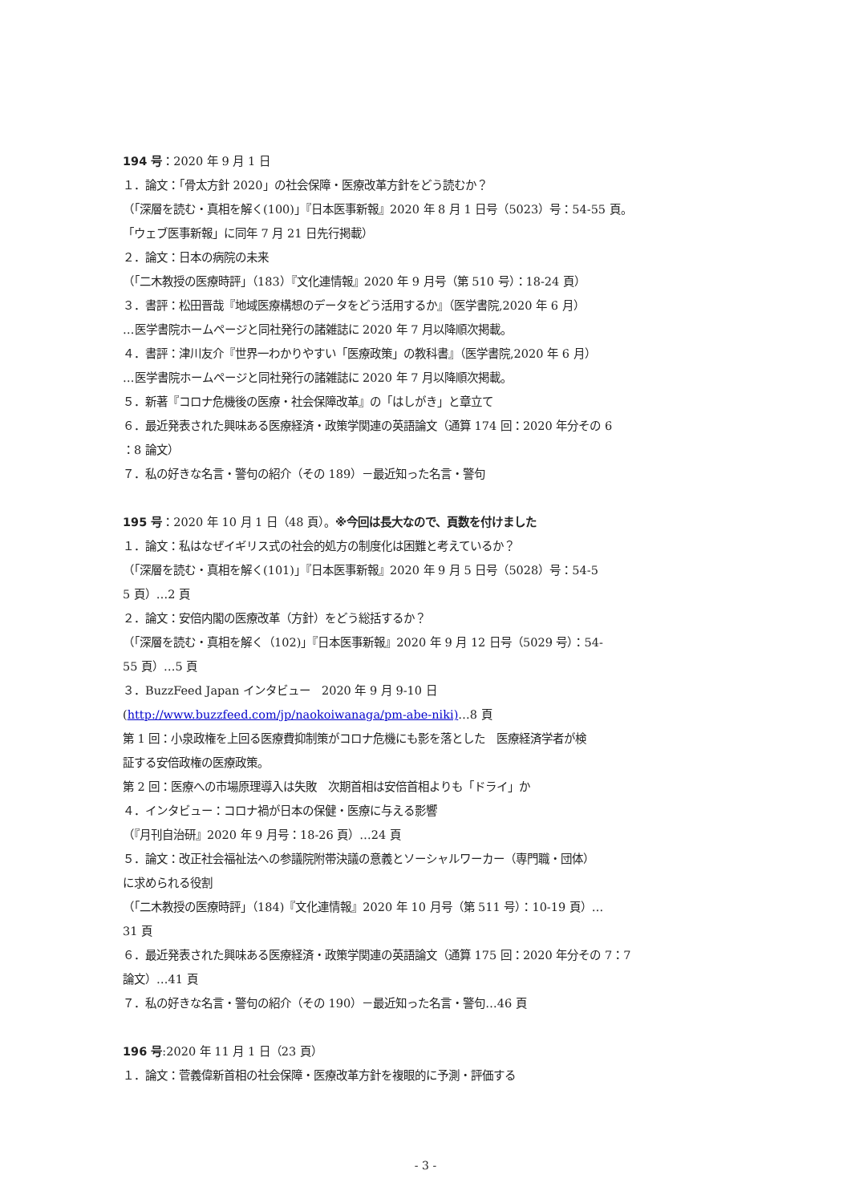194 号：2020 年 9 月 1 日
１．論文：「骨太方針 2020」の社会保障・医療改革方針をどう読むか？
（「深層を読む・真相を解く(100)」『日本医事新報』2020 年 8 月 1 日号（5023）号：54-55 頁。
「ウェブ医事新報」に同年 7 月 21 日先行掲載）
２．論文：日本の病院の未来
（「二木教授の医療時評」（183）『文化連情報』2020 年 9 月号（第 510 号）：18-24 頁）
３．書評：松田晋哉『地域医療構想のデータをどう活用するか』（医学書院,2020 年 6 月）
…医学書院ホームページと同社発行の諸雑誌に 2020 年 7 月以降順次掲載。
４．書評：津川友介『世界一わかりやすい「医療政策」の教科書』（医学書院,2020 年 6 月）
…医学書院ホームページと同社発行の諸雑誌に 2020 年 7 月以降順次掲載。
５．新著『コロナ危機後の医療・社会保障改革』の「はしがき」と章立て
６．最近発表された興味ある医療経済・政策学関連の英語論文（通算 174 回：2020 年分その 6
：8 論文）
７．私の好きな名言・警句の紹介（その 189）－最近知った名言・警句
195 号：2020 年 10 月 1 日（48 頁）。※今回は長大なので、頁数を付けました
１．論文：私はなぜイギリス式の社会的処方の制度化は困難と考えているか？
（「深層を読む・真相を解く(101)」『日本医事新報』2020 年 9 月 5 日号（5028）号：54-5
5 頁）…2 頁
２．論文：安倍内閣の医療改革（方針）をどう総括するか？
（「深層を読む・真相を解く（102)」『日本医事新報』2020 年 9 月 12 日号（5029 号）：54-
55 頁）…5 頁
３．BuzzFeed Japan インタビュー　2020 年 9 月 9-10 日
(http://www.buzzfeed.com/jp/naokoiwanaga/pm-abe-niki)…8 頁
第 1 回：小泉政権を上回る医療費抑制策がコロナ危機にも影を落とした　医療経済学者が検
証する安倍政権の医療政策。
第 2 回：医療への市場原理導入は失敗　次期首相は安倍首相よりも「ドライ」か
４．インタビュー：コロナ禍が日本の保健・医療に与える影響
（『月刊自治研』2020 年 9 月号：18-26 頁）…24 頁
５．論文：改正社会福祉法への参議院附帯決議の意義とソーシャルワーカー（専門職・団体）
に求められる役割
（「二木教授の医療時評」（184)『文化連情報』2020 年 10 月号（第 511 号）：10-19 頁）…
31 頁
６．最近発表された興味ある医療経済・政策学関連の英語論文（通算 175 回：2020 年分その 7：7
論文）…41 頁
７．私の好きな名言・警句の紹介（その 190）－最近知った名言・警句…46 頁
196 号:2020 年 11 月 1 日（23 頁）
１．論文：菅義偉新首相の社会保障・医療改革方針を複眼的に予測・評価する
- 3 -